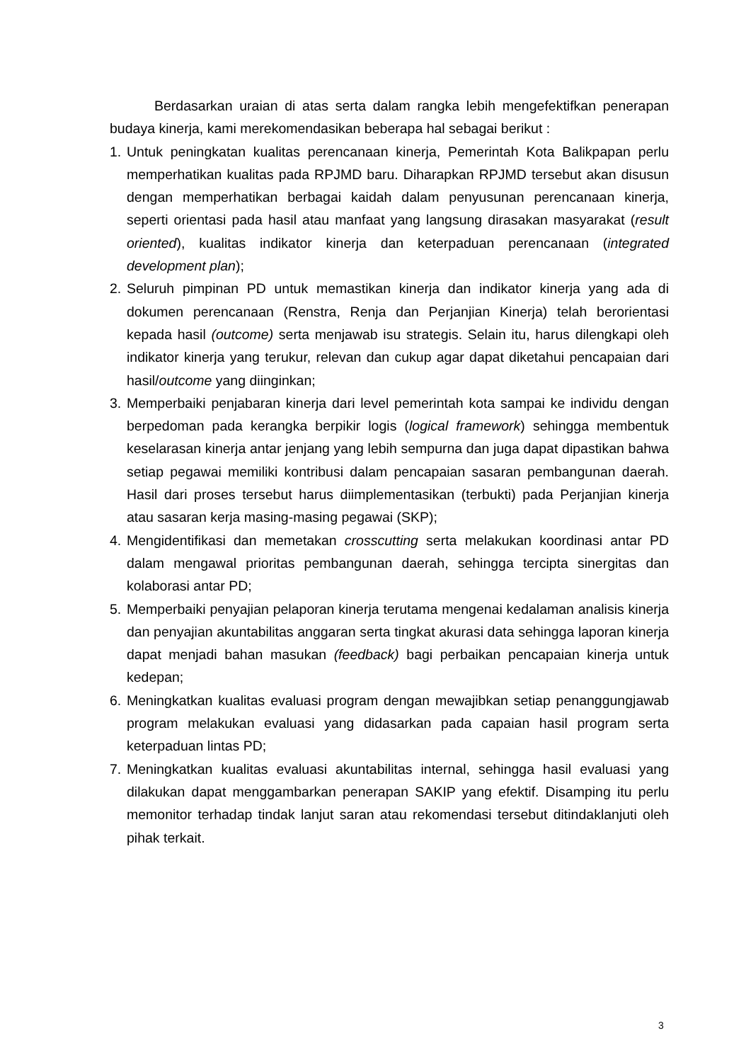Berdasarkan uraian di atas serta dalam rangka lebih mengefektifkan penerapan budaya kinerja, kami merekomendasikan beberapa hal sebagai berikut :
1. Untuk peningkatan kualitas perencanaan kinerja, Pemerintah Kota Balikpapan perlu memperhatikan kualitas pada RPJMD baru. Diharapkan RPJMD tersebut akan disusun dengan memperhatikan berbagai kaidah dalam penyusunan perencanaan kinerja, seperti orientasi pada hasil atau manfaat yang langsung dirasakan masyarakat (result oriented), kualitas indikator kinerja dan keterpaduan perencanaan (integrated development plan);
2. Seluruh pimpinan PD untuk memastikan kinerja dan indikator kinerja yang ada di dokumen perencanaan (Renstra, Renja dan Perjanjian Kinerja) telah berorientasi kepada hasil (outcome) serta menjawab isu strategis. Selain itu, harus dilengkapi oleh indikator kinerja yang terukur, relevan dan cukup agar dapat diketahui pencapaian dari hasil/outcome yang diinginkan;
3. Memperbaiki penjabaran kinerja dari level pemerintah kota sampai ke individu dengan berpedoman pada kerangka berpikir logis (logical framework) sehingga membentuk keselarasan kinerja antar jenjang yang lebih sempurna dan juga dapat dipastikan bahwa setiap pegawai memiliki kontribusi dalam pencapaian sasaran pembangunan daerah. Hasil dari proses tersebut harus diimplementasikan (terbukti) pada Perjanjian kinerja atau sasaran kerja masing-masing pegawai (SKP);
4. Mengidentifikasi dan memetakan crosscutting serta melakukan koordinasi antar PD dalam mengawal prioritas pembangunan daerah, sehingga tercipta sinergitas dan kolaborasi antar PD;
5. Memperbaiki penyajian pelaporan kinerja terutama mengenai kedalaman analisis kinerja dan penyajian akuntabilitas anggaran serta tingkat akurasi data sehingga laporan kinerja dapat menjadi bahan masukan (feedback) bagi perbaikan pencapaian kinerja untuk kedepan;
6. Meningkatkan kualitas evaluasi program dengan mewajibkan setiap penanggungjawab program melakukan evaluasi yang didasarkan pada capaian hasil program serta keterpaduan lintas PD;
7. Meningkatkan kualitas evaluasi akuntabilitas internal, sehingga hasil evaluasi yang dilakukan dapat menggambarkan penerapan SAKIP yang efektif. Disamping itu perlu memonitor terhadap tindak lanjut saran atau rekomendasi tersebut ditindaklanjuti oleh pihak terkait.
3